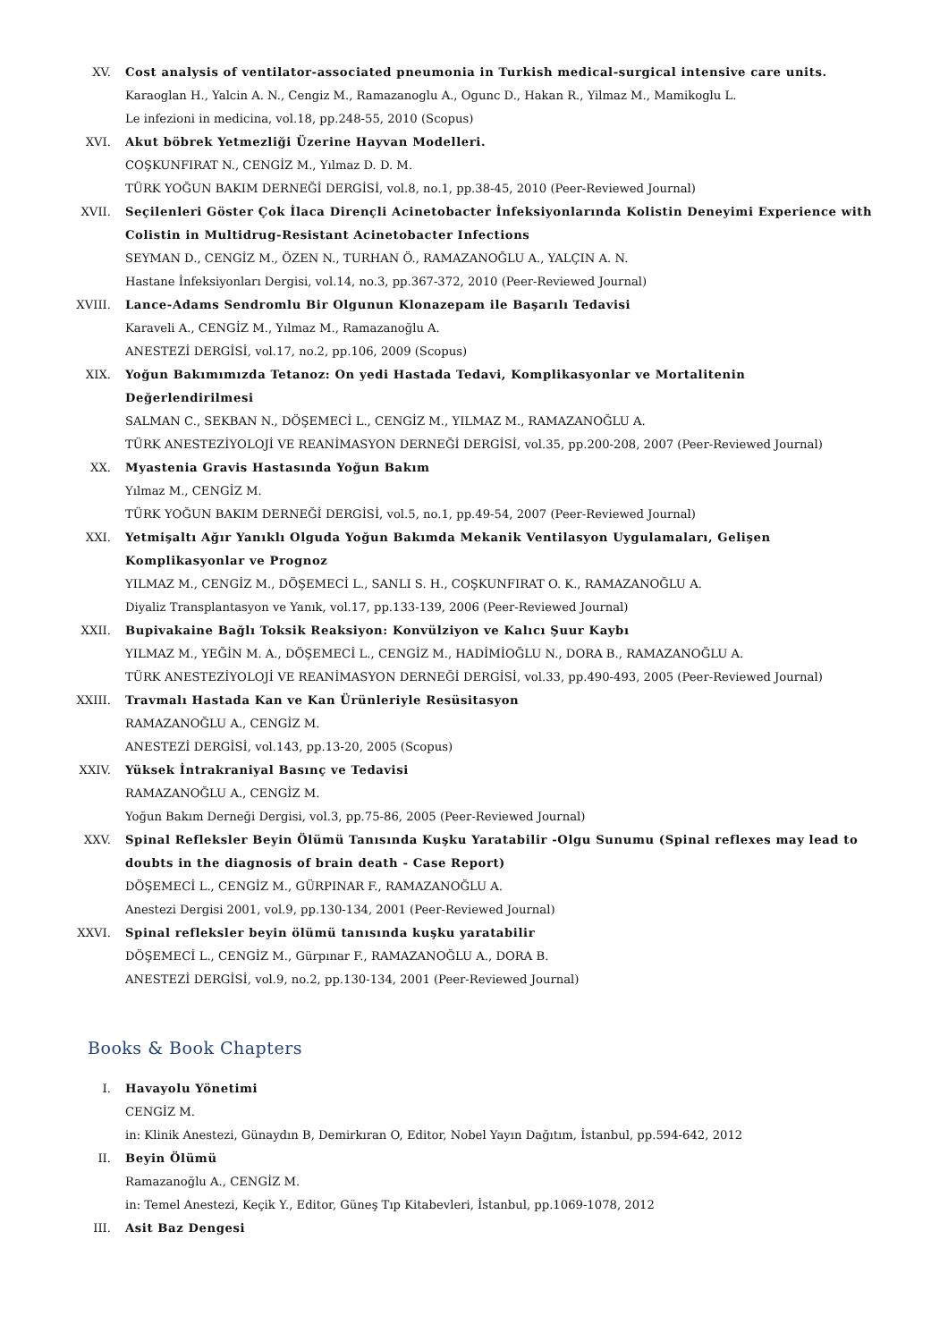XV. Cost analysis of ventilator-associated pneumonia in Turkish medical-surgical intensive care units.
Karaoglan H., Yalcin A. N., Cengiz M., Ramazanoglu A., Ogunc D., Hakan R., Yilmaz M., Mamikoglu L.
Le infezioni in medicina, vol.18, pp.248-55, 2010 (Scopus)
XVI. Akut böbrek Yetmezliği Üzerine Hayvan Modelleri.
COŞKUNFIRAT N., CENGİZ M., Yılmaz D. D. M.
TÜRK YOĞUN BAKIM DERNEĞİ DERGİSİ, vol.8, no.1, pp.38-45, 2010 (Peer-Reviewed Journal)
XVII. Seçilenleri Göster Çok İlaca Dirençli Acinetobacter İnfeksiyonlarında Kolistin Deneyimi Experience with Colistin in Multidrug-Resistant Acinetobacter Infections
SEYMAN D., CENGİZ M., ÖZEN N., TURHAN Ö., RAMAZANOĞLU A., YALÇIN A. N.
Hastane İnfeksiyonları Dergisi, vol.14, no.3, pp.367-372, 2010 (Peer-Reviewed Journal)
XVIII.
Lance-Adams Sendromlu Bir Olgunun Klonazepam ile Başarılı Tedavisi
Karaveli A., CENGİZ M., Yılmaz M., Ramazanoğlu A.
ANESTEZİ DERGİSİ, vol.17, no.2, pp.106, 2009 (Scopus)
XIX. Yoğun Bakımımızda Tetanoz: On yedi Hastada Tedavi, Komplikasyonlar ve Mortalitenin Değerlendirilmesi
SALMAN C., SEKBAN N., DÖŞEMECİ L., CENGİZ M., YILMAZ M., RAMAZANOĞLU A.
TÜRK ANESTEZİYOLOJİ VE REANİMASYON DERNEĞİ DERGİSİ, vol.35, pp.200-208, 2007 (Peer-Reviewed Journal)
XX. Myastenia Gravis Hastasında Yoğun Bakım
Yılmaz M., CENGİZ M.
TÜRK YOĞUN BAKIM DERNEĞİ DERGİSİ, vol.5, no.1, pp.49-54, 2007 (Peer-Reviewed Journal)
XXI. Yetmişaltı Ağır Yanıklı Olguda Yoğun Bakımda Mekanik Ventilasyon Uygulamaları, Gelişen Komplikasyonlar ve Prognoz
YILMAZ M., CENGİZ M., DÖŞEMECİ L., SANLI S. H., COŞKUNFIRAT O. K., RAMAZANOĞLU A.
Diyaliz Transplantasyon ve Yanık, vol.17, pp.133-139, 2006 (Peer-Reviewed Journal)
XXII. Bupivakaine Bağlı Toksik Reaksiyon: Konvülziyon ve Kalıcı Şuur Kaybı
YILMAZ M., YEĞİN M. A., DÖŞEMECİ L., CENGİZ M., HADİMİOĞLU N., DORA B., RAMAZANOĞLU A.
TÜRK ANESTEZİYOLOJİ VE REANİMASYON DERNEĞİ DERGİSİ, vol.33, pp.490-493, 2005 (Peer-Reviewed Journal)
XXIII.
Travmalı Hastada Kan ve Kan Ürünleriyle Resüsitasyon
RAMAZANOĞLU A., CENGİZ M.
ANESTEZİ DERGİSİ, vol.143, pp.13-20, 2005 (Scopus)
XXIV. Yüksek İntrakraniyal Basınç ve Tedavisi
RAMAZANOĞLU A., CENGİZ M.
Yoğun Bakım Derneği Dergisi, vol.3, pp.75-86, 2005 (Peer-Reviewed Journal)
XXV. Spinal Refleksler Beyin Ölümü Tanısında Kuşku Yaratabilir -Olgu Sunumu (Spinal reflexes may lead to doubts in the diagnosis of brain death - Case Report)
DÖŞEMECİ L., CENGİZ M., GÜRPINAR F., RAMAZANOĞLU A.
Anestezi Dergisi 2001, vol.9, pp.130-134, 2001 (Peer-Reviewed Journal)
XXVI. Spinal refleksler beyin ölümü tanısında kuşku yaratabilir
DÖŞEMECİ L., CENGİZ M., Gürpınar F., RAMAZANOĞLU A., DORA B.
ANESTEZİ DERGİSİ, vol.9, no.2, pp.130-134, 2001 (Peer-Reviewed Journal)
Books & Book Chapters
I. Havayolu Yönetimi
CENGİZ M.
in: Klinik Anestezi, Günaydın B, Demirkıran O, Editor, Nobel Yayın Dağıtım, İstanbul, pp.594-642, 2012
II. Beyin Ölümü
Ramazanoğlu A., CENGİZ M.
in: Temel Anestezi, Keçik Y., Editor, Güneş Tıp Kitabevleri, İstanbul, pp.1069-1078, 2012
III. Asit Baz Dengesi